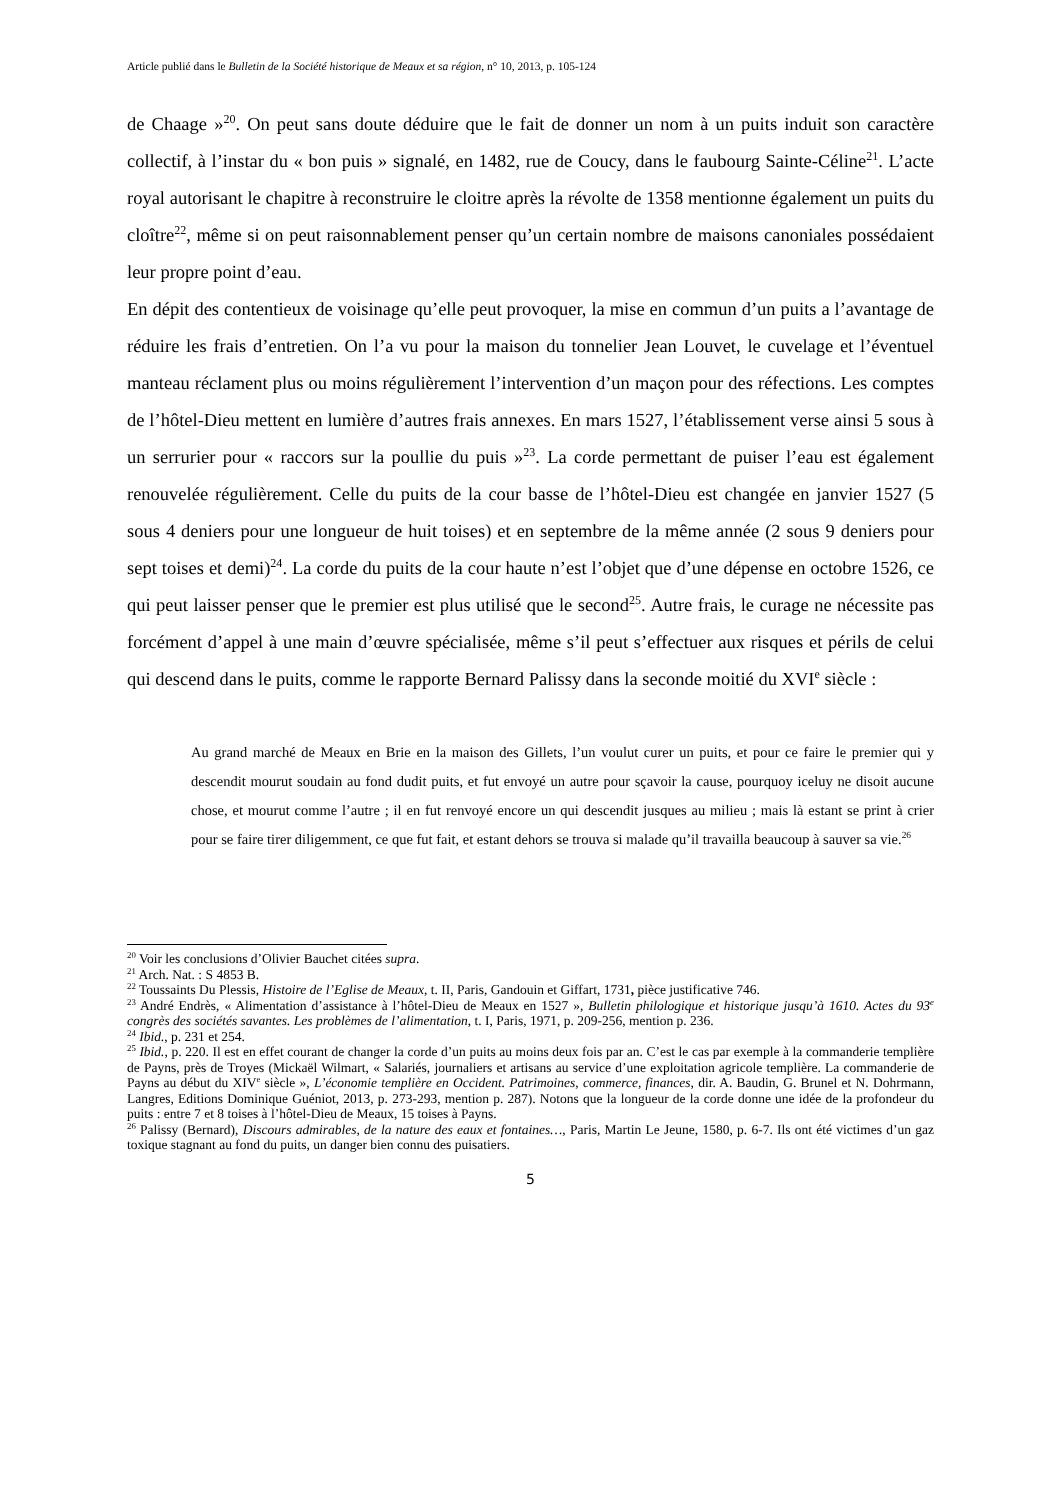Article publié dans le Bulletin de la Société historique de Meaux et sa région, n° 10, 2013, p. 105-124
de Chaage »<sup>20</sup>. On peut sans doute déduire que le fait de donner un nom à un puits induit son caractère collectif, à l’instar du « bon puis » signalé, en 1482, rue de Coucy, dans le faubourg Sainte-Céline<sup>21</sup>. L’acte royal autorisant le chapitre à reconstruire le cloitre après la révolte de 1358 mentionne également un puits du cloître<sup>22</sup>, même si on peut raisonnablement penser qu’un certain nombre de maisons canoniales possédaient leur propre point d’eau.
En dépit des contentieux de voisinage qu’elle peut provoquer, la mise en commun d’un puits a l’avantage de réduire les frais d’entretien. On l’a vu pour la maison du tonnelier Jean Louvet, le cuvelage et l’éventuel manteau réclament plus ou moins régulièrement l’intervention d’un maçon pour des réfections. Les comptes de l’hôtel-Dieu mettent en lumière d’autres frais annexes. En mars 1527, l’établissement verse ainsi 5 sous à un serrurier pour « raccors sur la poullie du puis »<sup>23</sup>. La corde permettant de puiser l’eau est également renouvelée régulièrement. Celle du puits de la cour basse de l’hôtel-Dieu est changée en janvier 1527 (5 sous 4 deniers pour une longueur de huit toises) et en septembre de la même année (2 sous 9 deniers pour sept toises et demi)<sup>24</sup>. La corde du puits de la cour haute n’est l’objet que d’une dépense en octobre 1526, ce qui peut laisser penser que le premier est plus utilisé que le second<sup>25</sup>. Autre frais, le curage ne nécessite pas forcément d’appel à une main d’œuvre spécialisée, même s’il peut s’effectuer aux risques et périls de celui qui descend dans le puits, comme le rapporte Bernard Palissy dans la seconde moitié du XVI<sup>e</sup> siècle :
Au grand marché de Meaux en Brie en la maison des Gillets, l’un voulut curer un puits, et pour ce faire le premier qui y descendit mourut soudain au fond dudit puits, et fut envoyé un autre pour sçavoir la cause, pourquoy iceluy ne disoit aucune chose, et mourut comme l’autre ; il en fut renvoyé encore un qui descendit jusques au milieu ; mais là estant se print à crier pour se faire tirer diligemment, ce que fut fait, et estant dehors se trouva si malade qu’il travailla beaucoup à sauver sa vie.<sup>26</sup>
<sup>20</sup> Voir les conclusions d’Olivier Bauchet citées supra.
<sup>21</sup> Arch. Nat. : S 4853 B.
<sup>22</sup> Toussaints Du Plessis, Histoire de l’Eglise de Meaux, t. II, Paris, Gandouin et Giffart, 1731, pièce justificative 746.
<sup>23</sup> André Endrès, « Alimentation d’assistance à l’hôtel-Dieu de Meaux en 1527 », Bulletin philologique et historique jusqu’à 1610. Actes du 93<sup>e</sup> congrès des sociétés savantes. Les problèmes de l’alimentation, t. I, Paris, 1971, p. 209-256, mention p. 236.
<sup>24</sup> Ibid., p. 231 et 254.
<sup>25</sup> Ibid., p. 220. Il est en effet courant de changer la corde d’un puits au moins deux fois par an. C’est le cas par exemple à la commanderie templière de Payns, près de Troyes (Mickaël Wilmart, « Salariés, journaliers et artisans au service d’une exploitation agricole templière. La commanderie de Payns au début du XIV<sup>e</sup> siècle », L’économie templière en Occident. Patrimoines, commerce, finances, dir. A. Baudin, G. Brunel et N. Dohrmann, Langres, Editions Dominique Guéniot, 2013, p. 273-293, mention p. 287). Notons que la longueur de la corde donne une idée de la profondeur du puits : entre 7 et 8 toises à l’hôtel-Dieu de Meaux, 15 toises à Payns.
<sup>26</sup> Palissy (Bernard), Discours admirables, de la nature des eaux et fontaines…, Paris, Martin Le Jeune, 1580, p. 6-7. Ils ont été victimes d’un gaz toxique stagnant au fond du puits, un danger bien connu des puisatiers.
5